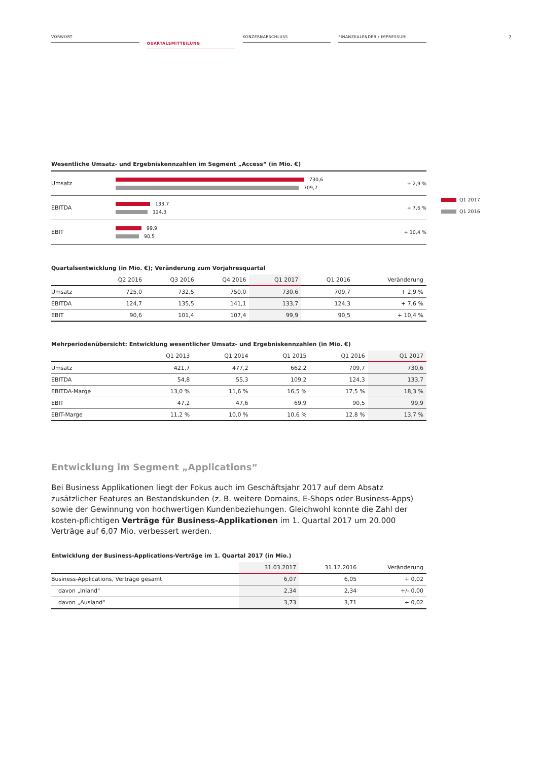7
VORWORT
QUARTALSMITTEILUNG
KONZERNABSCHLUSS FINANZKALENDER / IMPRESSUM
Wesentliche Umsatz- und Ergebniskennzahlen im Segment „Access“ (in Mio. €)
Umsatz
730,6
709,7
+ 2,9 %
EBITDA
133,7
124,3
+ 7,6 %
EBIT
99,9
90,5
+ 10,4 %
Quartalsentwicklung (in Mio. €); Veränderung zum Vorjahresquartal
| | Q2 2016 | Q3 2016 | Q4 2016 | Q1 2017 | Q1 2016 | Veränderung |
| --- | --- | --- | --- | --- | --- | --- |
| Umsatz | 725,0 | 732,5 | 750,0 | 730,6 | 709,7 | + 2,9 % |
| EBITDA | 124,7 | 135,5 | 141,1 | 133,7 | 124,3 | + 7,6 % |
| EBIT | 90,6 | 101,4 | 107,4 | 99,9 | 90,5 | + 10,4 % |
Mehrperiodenübersicht: Entwicklung wesentlicher Umsatz- und Ergebniskennzahlen (in Mio. €)
| | Q1 2013 | Q1 2014 | Q1 2015 | Q1 2016 | Q1 2017 |
| --- | --- | --- | --- | --- | --- |
| Umsatz | 421,7 | 477,2 | 662,2 | 709,7 | 730,6 |
| EBITDA | 54,8 | 55,3 | 109,2 | 124,3 | 133,7 |
| EBITDA-Marge | 13,0 % | 11,6 % | 16,5 % | 17,5 % | 18,3 % |
| EBIT | 47,2 | 47,6 | 69,9 | 90,5 | 99,9 |
| EBIT-Marge | 11,2 % | 10,0 % | 10,6 % | 12,8 % | 13,7 % |
Entwicklung im Segment „Applications“
Bei Business Applikationen liegt der Fokus auch im Geschäftsjahr 2017 auf dem Absatz zusätzlicher Features an Bestandskunden (z. B. weitere Domains, E-Shops oder Business-Apps) sowie der Gewinnung von hochwertigen Kundenbeziehungen. Gleichwohl konnte die Zahl der kosten-pflichtigen Verträge für Business-Applikationen im 1. Quartal 2017 um 20.000 Verträge auf 6,07 Mio. verbessert werden.
Entwicklung der Business-Applications-Verträge im 1. Quartal 2017 (in Mio.)
| | 31.03.2017 | 31.12.2016 | Veränderung |
| --- | --- | --- | --- |
| Business-Applications, Verträge gesamt | 6,07 | 6,05 | + 0,02 |
| davon „Inland“ | 2,34 | 2,34 | +/- 0,00 |
| davon „Ausland“ | 3,73 | 3,71 | + 0,02 |
Q1 2017
Q1 2016